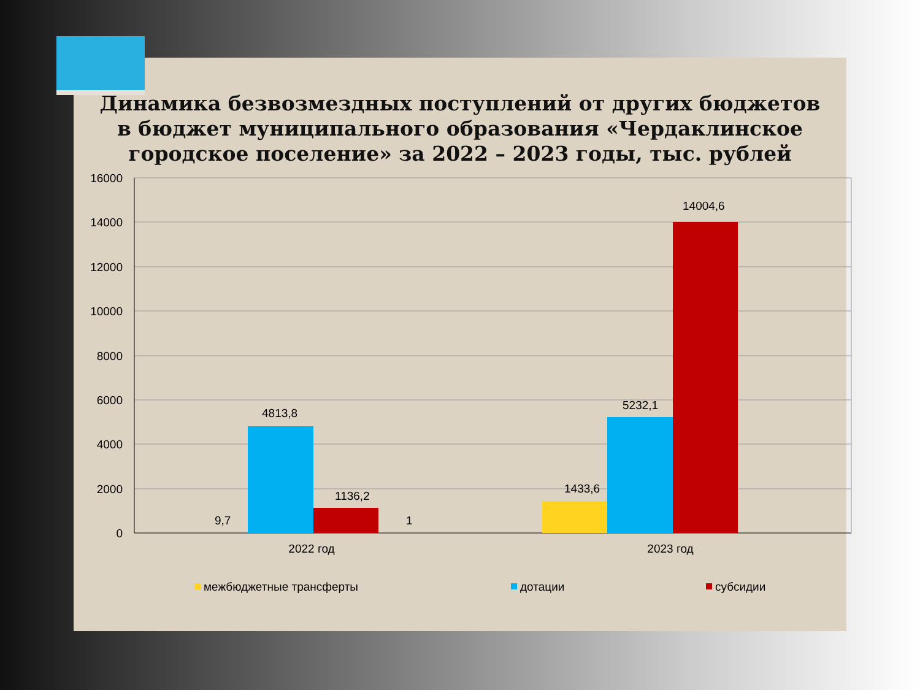Динамика безвозмездных поступлений от других бюджетов в бюджет муниципального образования «Чердаклинское городское поселение» за 2022 – 2023 годы, тыс. рублей
16000
14000
12000
10000
8000
6000
4000
2000
0
9,7
4813,8
1136,2
1
1433,6
5232,1
14004,6
2022 год
2023 год
межбюджетные трансферты
дотации
субсидии